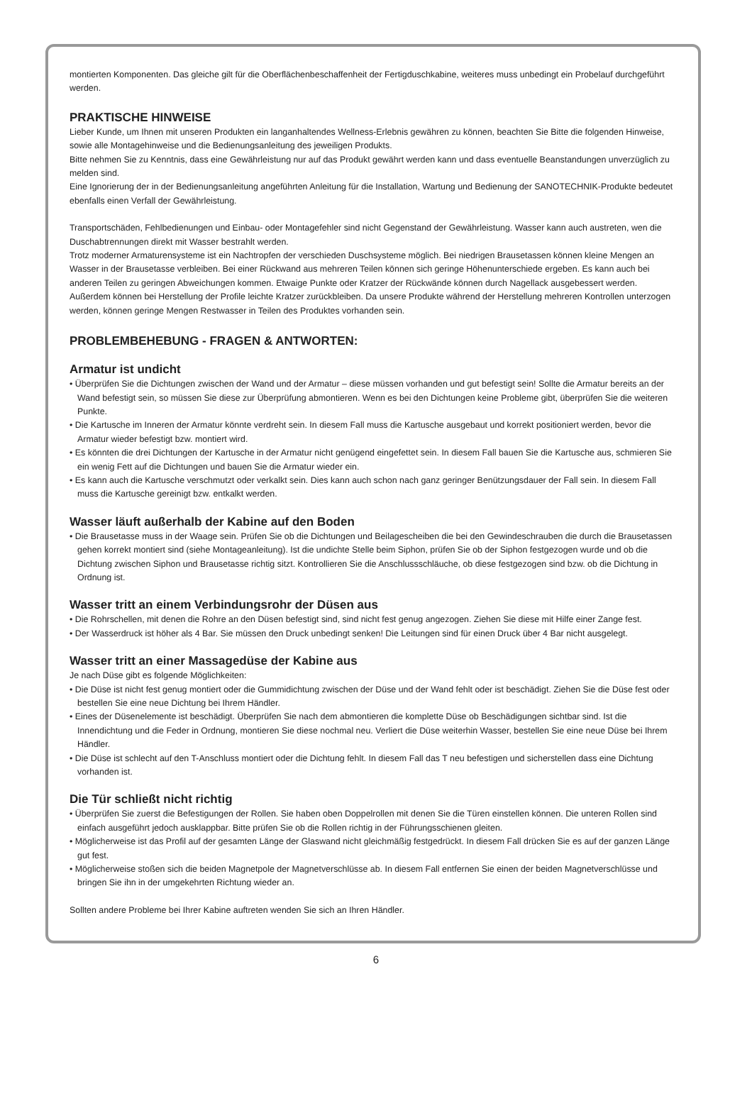montierten Komponenten. Das gleiche gilt für die Oberflächenbeschaffenheit der Fertigduschkabine, weiteres muss unbedingt ein Probelauf durchgeführt werden.
PRAKTISCHE HINWEISE
Lieber Kunde, um Ihnen mit unseren Produkten ein langanhaltendes Wellness-Erlebnis gewähren zu können, beachten Sie Bitte die folgenden Hinweise, sowie alle Montagehinweise und die Bedienungsanleitung des jeweiligen Produkts.
Bitte nehmen Sie zu Kenntnis, dass eine Gewährleistung nur auf das Produkt gewährt werden kann und dass eventuelle Beanstandungen unverzüglich zu melden sind.
Eine Ignorierung der in der Bedienungsanleitung angeführten Anleitung für die Installation, Wartung und Bedienung der SANOTECHNIK-Produkte bedeutet ebenfalls einen Verfall der Gewährleistung.
Transportschäden, Fehlbedienungen und Einbau- oder Montagefehler sind nicht Gegenstand der Gewährleistung. Wasser kann auch austreten, wen die Duschabtrennungen direkt mit Wasser bestrahlt werden.
Trotz moderner Armaturensysteme ist ein Nachtropfen der verschieden Duschsysteme möglich. Bei niedrigen Brausetassen können kleine Mengen an Wasser in der Brausetasse verbleiben. Bei einer Rückwand aus mehreren Teilen können sich geringe Höhenunterschiede ergeben. Es kann auch bei anderen Teilen zu geringen Abweichungen kommen. Etwaige Punkte oder Kratzer der Rückwände können durch Nagellack ausgebessert werden. Außerdem können bei Herstellung der Profile leichte Kratzer zurückbleiben. Da unsere Produkte während der Herstellung mehreren Kontrollen unterzogen werden, können geringe Mengen Restwasser in Teilen des Produktes vorhanden sein.
PROBLEMBEHEBUNG - FRAGEN & ANTWORTEN:
Armatur ist undicht
• Überprüfen Sie die Dichtungen zwischen der Wand und der Armatur – diese müssen vorhanden und gut befestigt sein! Sollte die Armatur bereits an der Wand befestigt sein, so müssen Sie diese zur Überprüfung abmontieren. Wenn es bei den Dichtungen keine Probleme gibt, überprüfen Sie die weiteren Punkte.
• Die Kartusche im Inneren der Armatur könnte verdreht sein. In diesem Fall muss die Kartusche ausgebaut und korrekt positioniert werden, bevor die Armatur wieder befestigt bzw. montiert wird.
• Es könnten die drei Dichtungen der Kartusche in der Armatur nicht genügend eingefettet sein. In diesem Fall bauen Sie die Kartusche aus, schmieren Sie ein wenig Fett auf die Dichtungen und bauen Sie die Armatur wieder ein.
• Es kann auch die Kartusche verschmutzt oder verkalkt sein. Dies kann auch schon nach ganz geringer Benützungsdauer der Fall sein. In diesem Fall muss die Kartusche gereinigt bzw. entkalkt werden.
Wasser läuft außerhalb der Kabine auf den Boden
• Die Brausetasse muss in der Waage sein. Prüfen Sie ob die Dichtungen und Beilagescheiben die bei den Gewindeschrauben die durch die Brausetassen gehen korrekt montiert sind (siehe Montageanleitung). Ist die undichte Stelle beim Siphon, prüfen Sie ob der Siphon festgezogen wurde und ob die Dichtung zwischen Siphon und Brausetasse richtig sitzt. Kontrollieren Sie die Anschlussschläuche, ob diese festgezogen sind bzw. ob die Dichtung in Ordnung ist.
Wasser tritt an einem Verbindungsrohr der Düsen aus
• Die Rohrschellen, mit denen die Rohre an den Düsen befestigt sind, sind nicht fest genug angezogen. Ziehen Sie diese mit Hilfe einer Zange fest.
• Der Wasserdruck ist höher als 4 Bar. Sie müssen den Druck unbedingt senken! Die Leitungen sind für einen Druck über 4 Bar nicht ausgelegt.
Wasser tritt an einer Massagedüse der Kabine aus
Je nach Düse gibt es folgende Möglichkeiten:
• Die Düse ist nicht fest genug montiert oder die Gummidichtung zwischen der Düse und der Wand fehlt oder ist beschädigt. Ziehen Sie die Düse fest oder bestellen Sie eine neue Dichtung bei Ihrem Händler.
• Eines der Düsenelemente ist beschädigt. Überprüfen Sie nach dem abmontieren die komplette Düse ob Beschädigungen sichtbar sind. Ist die Innendichtung und die Feder in Ordnung, montieren Sie diese nochmal neu. Verliert die Düse weiterhin Wasser, bestellen Sie eine neue Düse bei Ihrem Händler.
• Die Düse ist schlecht auf den T-Anschluss montiert oder die Dichtung fehlt. In diesem Fall das T neu befestigen und sicherstellen dass eine Dichtung vorhanden ist.
Die Tür schließt nicht richtig
• Überprüfen Sie zuerst die Befestigungen der Rollen. Sie haben oben Doppelrollen mit denen Sie die Türen einstellen können. Die unteren Rollen sind einfach ausgeführt jedoch ausklappbar. Bitte prüfen Sie ob die Rollen richtig in der Führungsschienen gleiten.
• Möglicherweise ist das Profil auf der gesamten Länge der Glaswand nicht gleichmäßig festgedrückt. In diesem Fall drücken Sie es auf der ganzen Länge gut fest.
• Möglicherweise stoßen sich die beiden Magnetpole der Magnetverschlüsse ab. In diesem Fall entfernen Sie einen der beiden Magnetverschlüsse und bringen Sie ihn in der umgekehrten Richtung wieder an.
Sollten andere Probleme bei Ihrer Kabine auftreten wenden Sie sich an Ihren Händler.
6